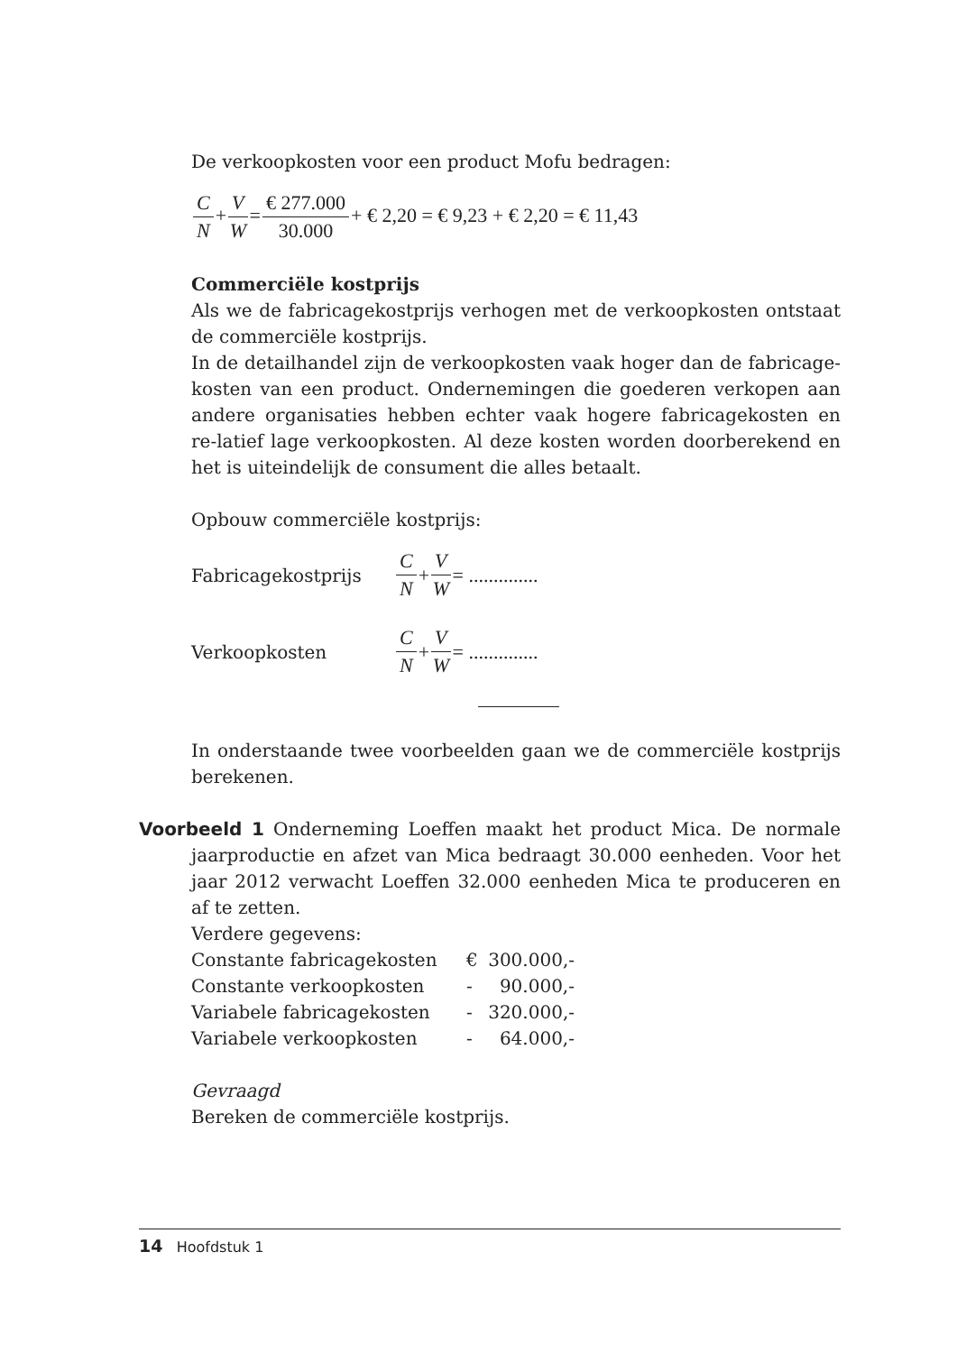De verkoopkosten voor een product Mofu bedragen:
C N+V W=€ 277.000 30.000+ € 2,20 = € 9,23 + € 2,20 = € 11,43
Commerciële kostprijs
Als we de fabricagekostprijs verhogen met de verkoopkosten ontstaat de commerciële kostprijs.
In de detailhandel zijn de verkoopkosten vaak hoger dan de fabricage-kosten van een product. Ondernemingen die goederen verkopen aan andere organisaties hebben echter vaak hogere fabricagekosten en re-latief lage verkoopkosten. Al deze kosten worden doorberekend en het is uiteindelijk de consument die alles betaalt.
Opbouw commerciële kostprijs:
Fabricagekostprijs C N + V W = ..............
Verkoopkosten C N + V W = ..............
In onderstaande twee voorbeelden gaan we de commerciële kostprijs berekenen.
Voorbeeld 1 Onderneming Loeffen maakt het product Mica. De normale jaarproductie en afzet van Mica bedraagt 30.000 eenheden. Voor het jaar 2012 verwacht Loeffen 32.000 eenheden Mica te produceren en af te zetten.
Verdere gegevens:
| Constante fabricagekosten | € | 300.000,- |
| Constante verkoopkosten | - | 90.000,- |
| Variabele fabricagekosten | - | 320.000,- |
| Variabele verkoopkosten | - | 64.000,- |
Gevraagd
Bereken de commerciële kostprijs.
14 Hoofdstuk 1